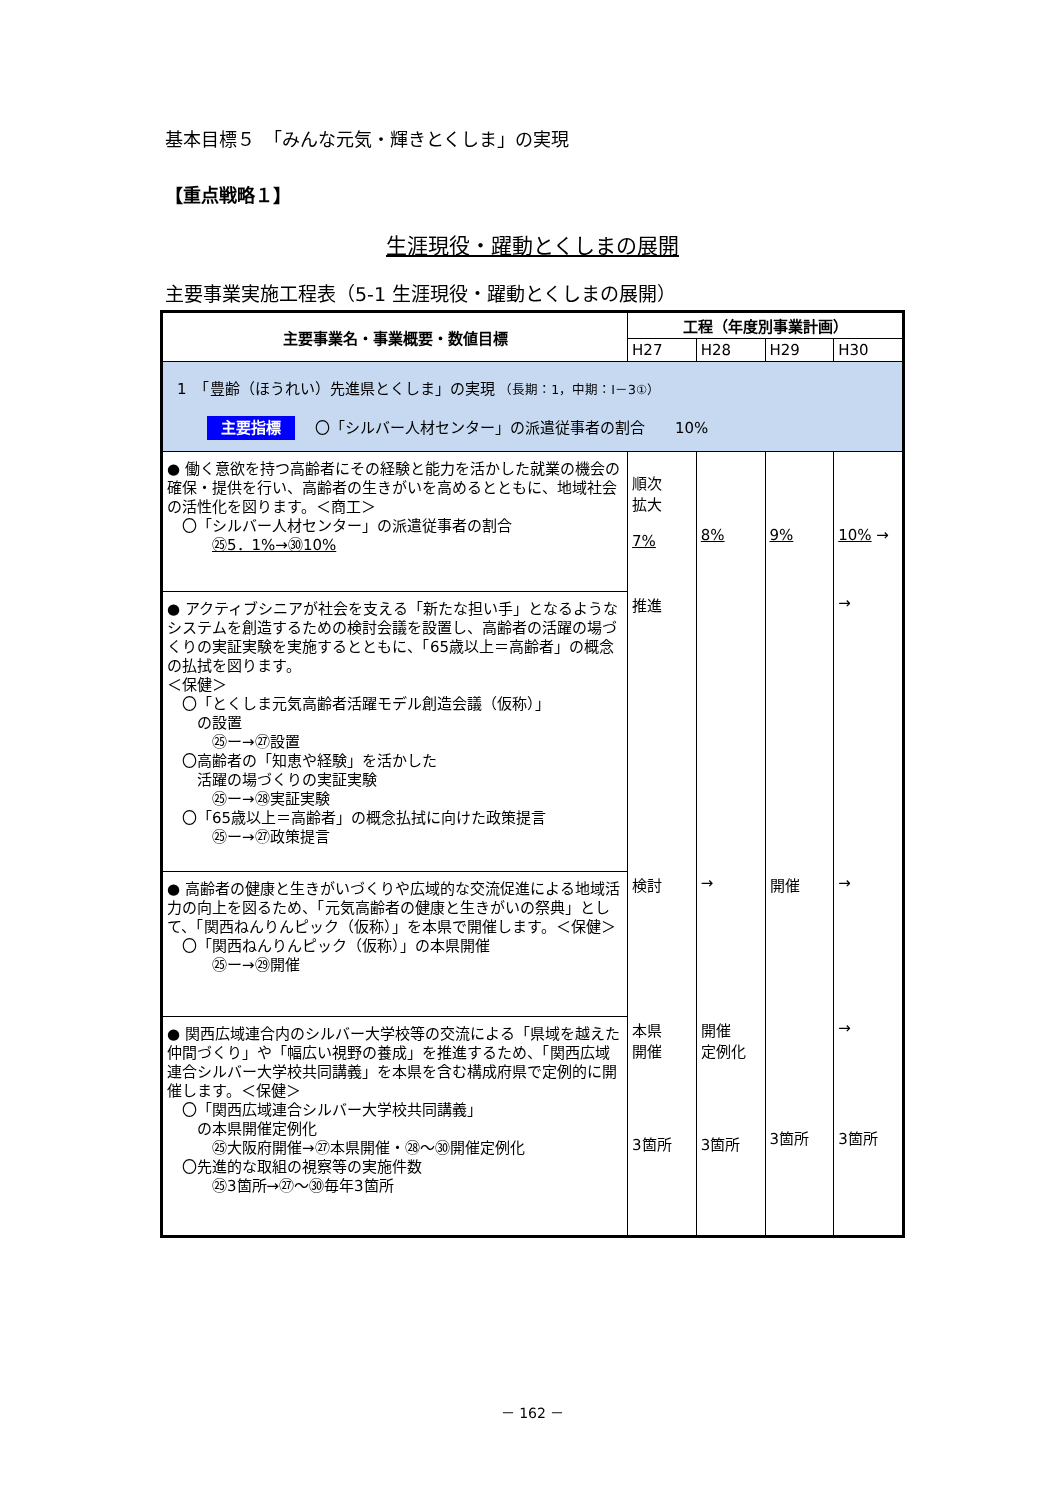基本目標５　「みんな元気・輝きとくしま」の実現
【重点戦略１】
生涯現役・躍動とくしまの展開
主要事業実施工程表（5-1 生涯現役・躍動とくしまの展開）
| 主要事業名・事業概要・数値目標 | 工程（年度別事業計画） | | | |
| --- | --- | --- | --- | --- |
| | H27 | H28 | H29 | H30 |
| 1 「豊齢（ほうれい）先進県とくしま」の実現 （長期：1，中期：Ⅰ－3①） 主要指標 〇「シルバー人材センター」の派遣従事者の割合 10% | | | | |
| ● 働く意欲を持つ高齢者にその経験と能力を活かした就業の機会の確保・提供を行い、高齢者の生きがいを高めるとともに、地域社会の活性化を図ります。＜商工＞ 〇「シルバー人材センター」の派遣従事者の割合 ㉕5．1%→㉚10% | 順次 拡大 7% | 8% | 9% | 10% → |
| ● アクティブシニアが社会を支える「新たな担い手」となるようなシステムを創造するための検討会議を設置し、高齢者の活躍の場づくりの実証実験を実施するとともに、「65歳以上＝高齢者」の概念の払拭を図ります。 ＜保健＞ 〇「とくしま元気高齢者活躍モデル創造会議（仮称）」 の設置 ㉕ー→㉗設置 〇高齢者の「知恵や経験」を活かした 活躍の場づくりの実証実験 ㉕ー→㉘実証実験 〇「65歳以上＝高齢者」の概念払拭に向けた政策提言 ㉕ー→㉗政策提言 | 推進 | | | → |
| ● 高齢者の健康と生きがいづくりや広域的な交流促進による地域活力の向上を図るため、「元気高齢者の健康と生きがいの祭典」として、「関西ねんりんピック（仮称）」を本県で開催します。＜保健＞ 〇「関西ねんりんピック（仮称）」の本県開催 ㉕ー→㉙開催 | 検討 | → | 開催 | → |
| ● 関西広域連合内のシルバー大学校等の交流による「県域を越えた仲間づくり」や「幅広い視野の養成」を推進するため、「関西広域連合シルバー大学校共同講義」を本県を含む構成府県で定例的に開催します。＜保健＞ 〇「関西広域連合シルバー大学校共同講義」 の本県開催定例化 ㉕大阪府開催→㉗本県開催・㉘～㉚開催定例化 〇先進的な取組の視察等の実施件数 ㉕3箇所→㉗～㉚毎年3箇所 | 本県 開催 3箇所 | 開催 定例化 3箇所 | 3箇所 | → 3箇所 |
－ 162 －